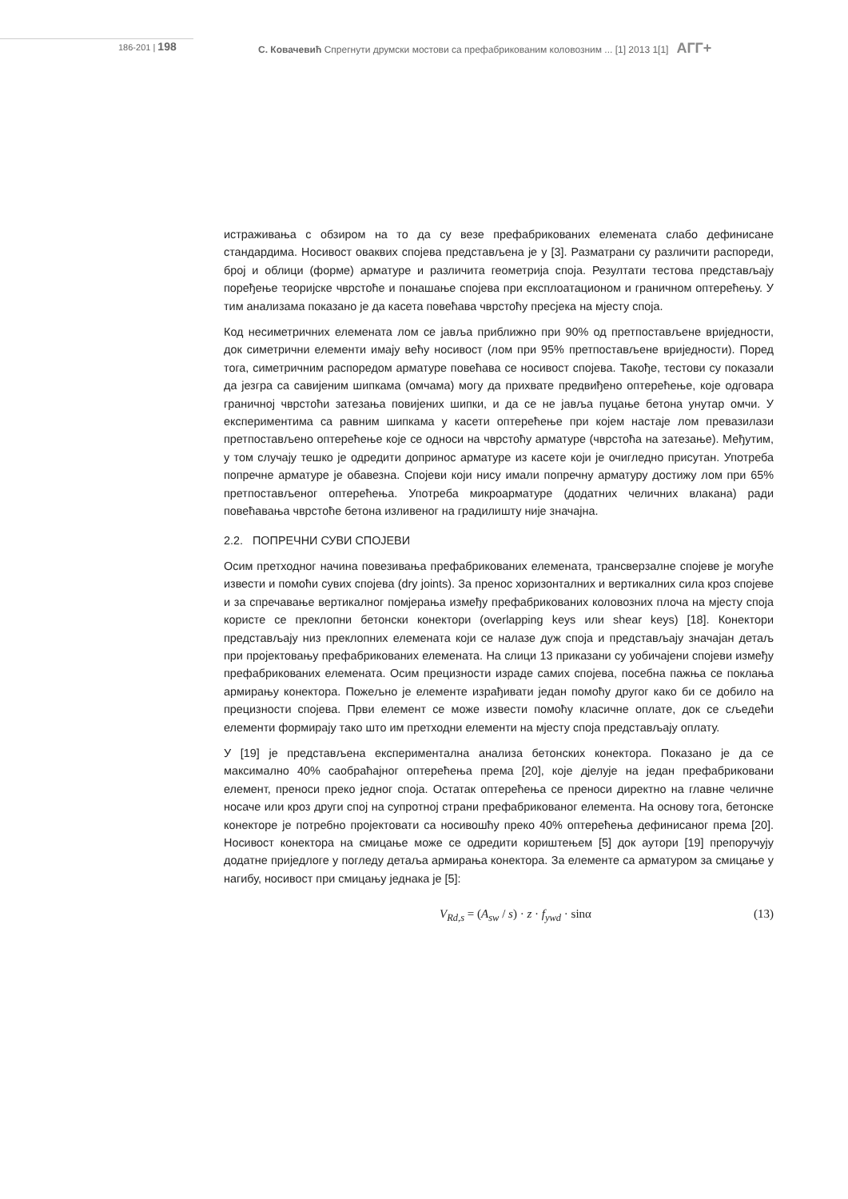186-201 | 198 С. Ковачевић Спрегнути друмски мостови са префабрикованим коловозним ... [1] 2013 1[1] АГГ+
истраживања с обзиром на то да су везе префабрикованих елемената слабо дефинисане стандардима. Носивост оваквих спојева представљена је у [3]. Разматрани су различити распореди, број и облици (форме) арматуре и различита геометрија споја. Резултати тестова представљају поређење теоријске чврстоће и понашање спојева при експлоатационом и граничном оптерећењу. У тим анализама показано је да касета повећава чврстоћу пресјека на мјесту споја.
Код несиметричних елемената лом се јавља приближно при 90% од претпостављене вриједности, док симетрични елементи имају већу носивост (лом при 95% претпостављене вриједности). Поред тога, симетричним распоредом арматуре повећава се носивост спојева. Такође, тестови су показали да језгра са савијеним шипкама (омчама) могу да прихвате предвиђено оптерећење, које одговара граничној чврстоћи затезања повијених шипки, и да се не јавља пуцање бетона унутар омчи. У експериментима са равним шипкама у касети оптерећење при којем настаје лом превазилази претпостављено оптерећење које се односи на чврстоћу арматуре (чврстоћа на затезање). Међутим, у том случају тешко је одредити допринос арматуре из касете који је очигледно присутан. Употреба попречне арматуре је обавезна. Спојеви који нису имали попречну арматуру достижу лом при 65% претпостављеног оптерећења. Употреба микроарматуре (додатних челичних влакана) ради повећавања чврстоће бетона изливеног на градилишту није значајна.
2.2. ПОПРЕЧНИ СУВИ СПОЈЕВИ
Осим претходног начина повезивања префабрикованих елемената, трансверзалне спојеве је могуће извести и помоћи сувих спојева (dry joints). За пренос хоризонталних и вертикалних сила кроз спојеве и за спречавање вертикалног помјерања између префабрикованих коловозних плоча на мјесту споја користе се преклопни бетонски конектори (overlapping keys или shear keys) [18]. Конектори представљају низ преклопних елемената који се налазе дуж споја и представљају значајан детаљ при пројектовању префабрикованих елемената. На слици 13 приказани су уобичајени спојеви између префабрикованих елемената. Осим прецизности израде самих спојева, посебна пажња се поклања армирању конектора. Пожељно је елементе израђивати један помоћу другог како би се добило на прецизности спојева. Први елемент се може извести помоћу класичне оплате, док се сљедећи елементи формирају тако што им претходни елементи на мјесту споја представљају оплату.
У [19] је представљена експериментална анализа бетонских конектора. Показано је да се максимално 40% саобраћајног оптерећења према [20], које дјелује на један префабриковани елемент, преноси преко једног споја. Остатак оптерећења се преноси директно на главне челичне носаче или кроз други спој на супротној страни префабрикованог елемента. На основу тога, бетонске конекторе је потребно пројектовати са носивошћу преко 40% оптерећења дефинисаног према [20]. Носивост конектора на смицање може се одредити кориштењем [5] док аутори [19] препоручују додатне приједлоге у погледу детаља армирања конектора. За елементе са арматуром за смицање у нагибу, носивост при смицању једнака је [5]:
V<sub>Rd,s</sub> = (A<sub>sw</sub> / s) · z · f<sub>ywd</sub> · sinα (13)